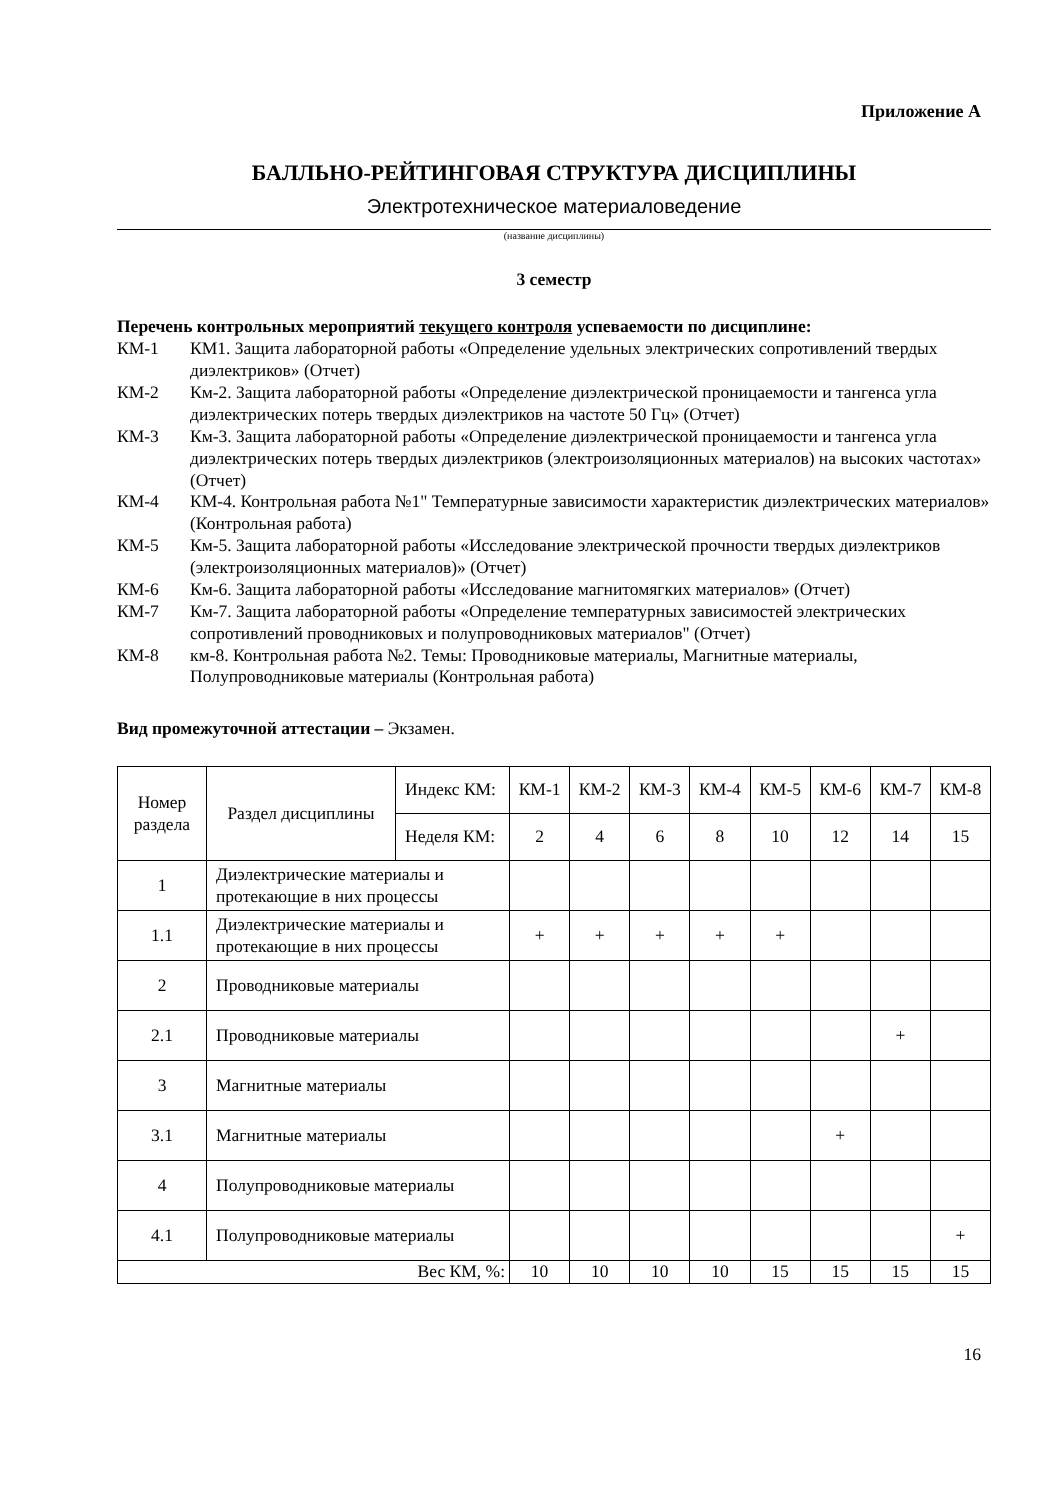Приложение А
БАЛЛЬНО-РЕЙТИНГОВАЯ СТРУКТУРА ДИСЦИПЛИНЫ
Электротехническое материаловедение
(название дисциплины)
3 семестр
Перечень контрольных мероприятий текущего контроля успеваемости по дисциплине:
КМ-1 КМ1. Защита лабораторной работы «Определение удельных электрических сопротивлений твердых диэлектриков» (Отчет)
КМ-2 Км-2. Защита лабораторной работы «Определение диэлектрической проницаемости и тангенса угла диэлектрических потерь твердых диэлектриков на частоте 50 Гц» (Отчет)
КМ-3 Км-3. Защита лабораторной работы «Определение диэлектрической проницаемости и тангенса угла диэлектрических потерь твердых диэлектриков (электроизоляционных материалов) на высоких частотах» (Отчет)
КМ-4 КМ-4. Контрольная работа №1" Температурные зависимости характеристик диэлектрических материалов» (Контрольная работа)
КМ-5 Км-5. Защита лабораторной работы «Исследование электрической прочности твердых диэлектриков (электроизоляционных материалов)» (Отчет)
КМ-6 Км-6. Защита лабораторной работы «Исследование магнитомягких материалов» (Отчет)
КМ-7 Км-7. Защита лабораторной работы «Определение температурных зависимостей электрических сопротивлений проводниковых и полупроводниковых материалов" (Отчет)
КМ-8 км-8. Контрольная работа №2. Темы: Проводниковые материалы, Магнитные материалы, Полупроводниковые материалы (Контрольная работа)
Вид промежуточной аттестации – Экзамен.
| Номер раздела | Раздел дисциплины | Индекс КМ: | КМ-1 | КМ-2 | КМ-3 | КМ-4 | КМ-5 | КМ-6 | КМ-7 | КМ-8 |
| | | Неделя КМ: | 2 | 4 | 6 | 8 | 10 | 12 | 14 | 15 |
| 1 | Диэлектрические материалы и протекающие в них процессы | | | | | | | | | |
| 1.1 | Диэлектрические материалы и протекающие в них процессы | | + | + | + | + | + | | | |
| 2 | Проводниковые материалы | | | | | | | | | |
| 2.1 | Проводниковые материалы | | | | | | | | + | |
| 3 | Магнитные материалы | | | | | | | | | |
| 3.1 | Магнитные материалы | | | | | | | + | | |
| 4 | Полупроводниковые материалы | | | | | | | | | |
| 4.1 | Полупроводниковые материалы | | | | | | | | | + |
| Вес КМ, %: | | | 10 | 10 | 10 | 10 | 15 | 15 | 15 | 15 |
16